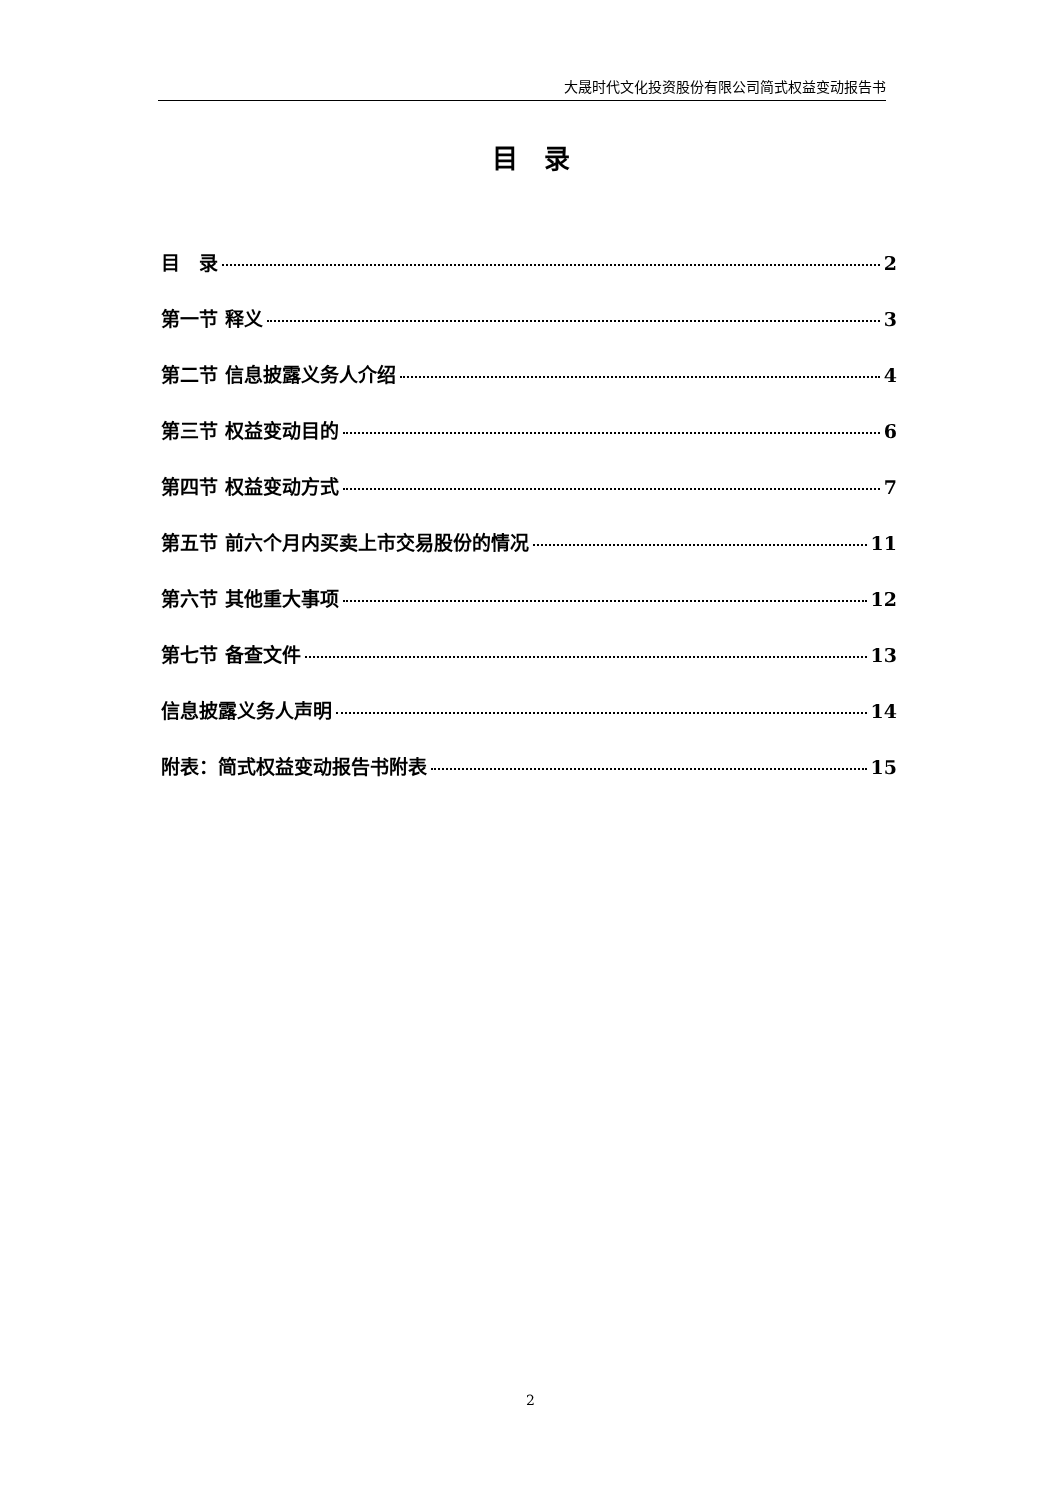大晟时代文化投资股份有限公司简式权益变动报告书
目　录
目　录 2
第一节 释义 3
第二节 信息披露义务人介绍 4
第三节 权益变动目的 6
第四节 权益变动方式 7
第五节 前六个月内买卖上市交易股份的情况 11
第六节 其他重大事项 12
第七节 备查文件 13
信息披露义务人声明 14
附表：简式权益变动报告书附表 15
2